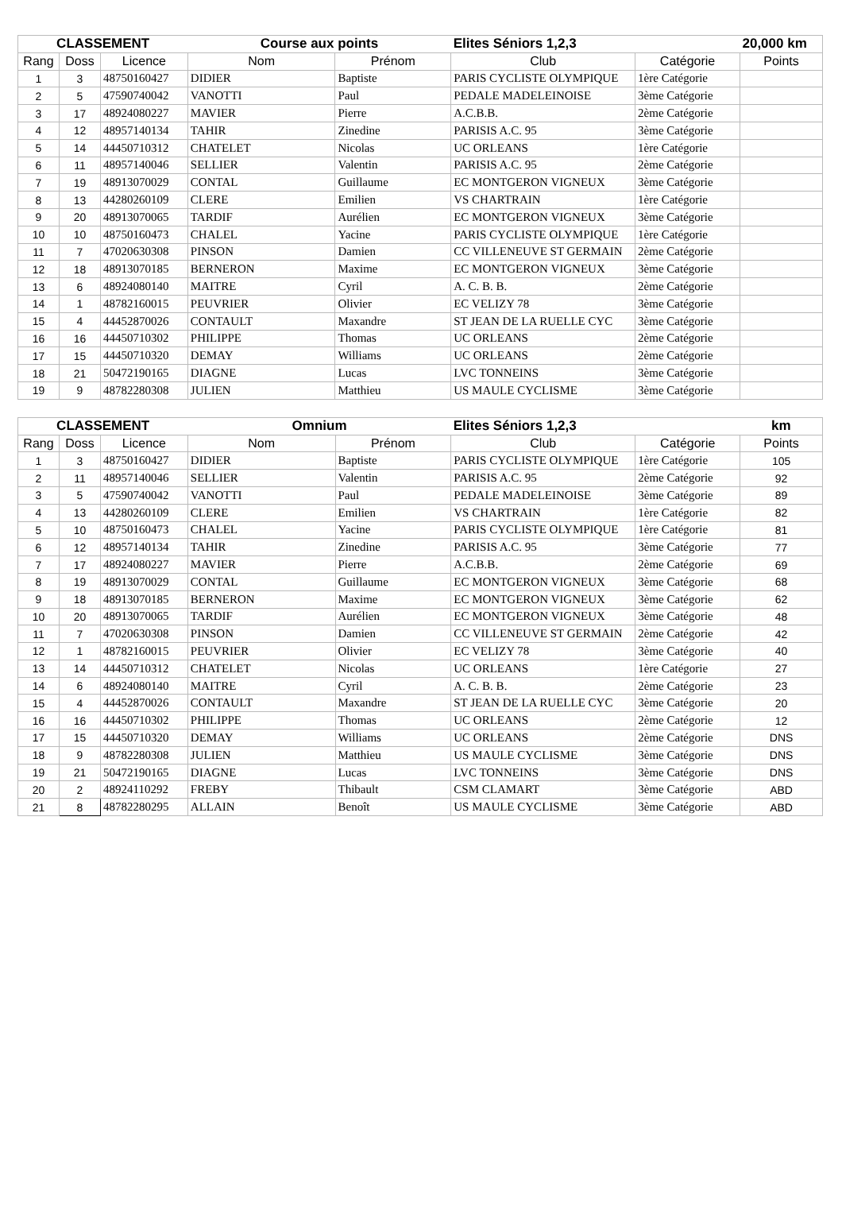| CLASSEMENT | | | Course aux points | | Elites Séniors 1,2,3 | | 20,000 km |
| --- | --- | --- | --- | --- | --- | --- | --- |
| Rang | Doss | Licence | Nom | Prénom | Club | Catégorie | Points |
| 1 | 3 | 48750160427 | DIDIER | Baptiste | PARIS CYCLISTE OLYMPIQUE | 1ère Catégorie | |
| 2 | 5 | 47590740042 | VANOTTI | Paul | PEDALE MADELEINOISE | 3ème Catégorie | |
| 3 | 17 | 48924080227 | MAVIER | Pierre | A.C.B.B. | 2ème Catégorie | |
| 4 | 12 | 48957140134 | TAHIR | Zinedine | PARISIS A.C. 95 | 3ème Catégorie | |
| 5 | 14 | 44450710312 | CHATELET | Nicolas | UC ORLEANS | 1ère Catégorie | |
| 6 | 11 | 48957140046 | SELLIER | Valentin | PARISIS A.C. 95 | 2ème Catégorie | |
| 7 | 19 | 48913070029 | CONTAL | Guillaume | EC MONTGERON VIGNEUX | 3ème Catégorie | |
| 8 | 13 | 44280260109 | CLERE | Emilien | VS CHARTRAIN | 1ère Catégorie | |
| 9 | 20 | 48913070065 | TARDIF | Aurélien | EC MONTGERON VIGNEUX | 3ème Catégorie | |
| 10 | 10 | 48750160473 | CHALEL | Yacine | PARIS CYCLISTE OLYMPIQUE | 1ère Catégorie | |
| 11 | 7 | 47020630308 | PINSON | Damien | CC VILLENEUVE ST GERMAIN | 2ème Catégorie | |
| 12 | 18 | 48913070185 | BERNERON | Maxime | EC MONTGERON VIGNEUX | 3ème Catégorie | |
| 13 | 6 | 48924080140 | MAITRE | Cyril | A. C. B. B. | 2ème Catégorie | |
| 14 | 1 | 48782160015 | PEUVRIER | Olivier | EC VELIZY 78 | 3ème Catégorie | |
| 15 | 4 | 44452870026 | CONTAULT | Maxandre | ST JEAN DE LA RUELLE CYC | 3ème Catégorie | |
| 16 | 16 | 44450710302 | PHILIPPE | Thomas | UC ORLEANS | 2ème Catégorie | |
| 17 | 15 | 44450710320 | DEMAY | Williams | UC ORLEANS | 2ème Catégorie | |
| 18 | 21 | 50472190165 | DIAGNE | Lucas | LVC TONNEINS | 3ème Catégorie | |
| 19 | 9 | 48782280308 | JULIEN | Matthieu | US MAULE CYCLISME | 3ème Catégorie | |
| CLASSEMENT | | | Omnium | | Elites Séniors 1,2,3 | | km |
| --- | --- | --- | --- | --- | --- | --- | --- |
| Rang | Doss | Licence | Nom | Prénom | Club | Catégorie | Points |
| 1 | 3 | 48750160427 | DIDIER | Baptiste | PARIS CYCLISTE OLYMPIQUE | 1ère Catégorie | 105 |
| 2 | 11 | 48957140046 | SELLIER | Valentin | PARISIS A.C. 95 | 2ème Catégorie | 92 |
| 3 | 5 | 47590740042 | VANOTTI | Paul | PEDALE MADELEINOISE | 3ème Catégorie | 89 |
| 4 | 13 | 44280260109 | CLERE | Emilien | VS CHARTRAIN | 1ère Catégorie | 82 |
| 5 | 10 | 48750160473 | CHALEL | Yacine | PARIS CYCLISTE OLYMPIQUE | 1ère Catégorie | 81 |
| 6 | 12 | 48957140134 | TAHIR | Zinedine | PARISIS A.C. 95 | 3ème Catégorie | 77 |
| 7 | 17 | 48924080227 | MAVIER | Pierre | A.C.B.B. | 2ème Catégorie | 69 |
| 8 | 19 | 48913070029 | CONTAL | Guillaume | EC MONTGERON VIGNEUX | 3ème Catégorie | 68 |
| 9 | 18 | 48913070185 | BERNERON | Maxime | EC MONTGERON VIGNEUX | 3ème Catégorie | 62 |
| 10 | 20 | 48913070065 | TARDIF | Aurélien | EC MONTGERON VIGNEUX | 3ème Catégorie | 48 |
| 11 | 7 | 47020630308 | PINSON | Damien | CC VILLENEUVE ST GERMAIN | 2ème Catégorie | 42 |
| 12 | 1 | 48782160015 | PEUVRIER | Olivier | EC VELIZY 78 | 3ème Catégorie | 40 |
| 13 | 14 | 44450710312 | CHATELET | Nicolas | UC ORLEANS | 1ère Catégorie | 27 |
| 14 | 6 | 48924080140 | MAITRE | Cyril | A. C. B. B. | 2ème Catégorie | 23 |
| 15 | 4 | 44452870026 | CONTAULT | Maxandre | ST JEAN DE LA RUELLE CYC | 3ème Catégorie | 20 |
| 16 | 16 | 44450710302 | PHILIPPE | Thomas | UC ORLEANS | 2ème Catégorie | 12 |
| 17 | 15 | 44450710320 | DEMAY | Williams | UC ORLEANS | 2ème Catégorie | DNS |
| 18 | 9 | 48782280308 | JULIEN | Matthieu | US MAULE CYCLISME | 3ème Catégorie | DNS |
| 19 | 21 | 50472190165 | DIAGNE | Lucas | LVC TONNEINS | 3ème Catégorie | DNS |
| 20 | 2 | 48924110292 | FREBY | Thibault | CSM CLAMART | 3ème Catégorie | ABD |
| 21 | 8 | 48782280295 | ALLAIN | Benoît | US MAULE CYCLISME | 3ème Catégorie | ABD |